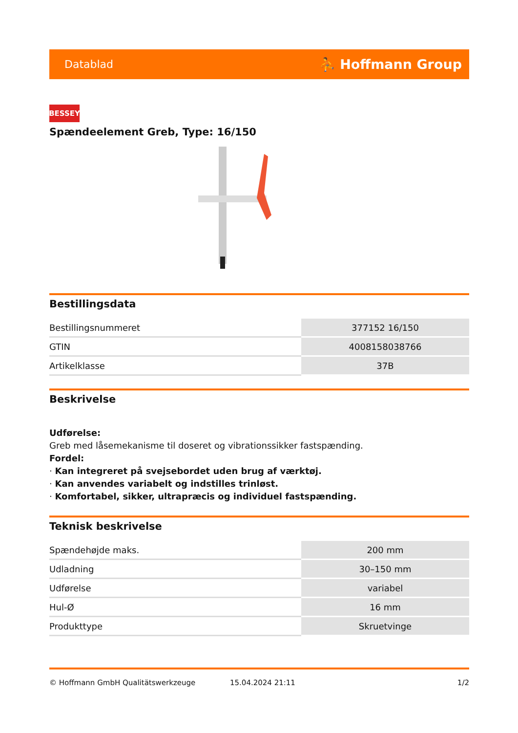Datablad ⛹ Hoffmann Group
BESSEY
Spændeelement Greb, Type: 16/150
Bestillingsdata
| Bestillingsnummeret | 377152 16/150 |
| GTIN | 4008158038766 |
| Artikelklasse | 37B |
Beskrivelse
Udførelse:
Greb med låsemekanisme til doseret og vibrationssikker fastspænding.
Fordel:
· Kan integreret på svejsebordet uden brug af værktøj.
· Kan anvendes variabelt og indstilles trinløst.
· Komfortabel, sikker, ultrapræcis og individuel fastspænding.
Teknisk beskrivelse
| Spændehøjde maks. | 200 mm |
| Udladning | 30–150 mm |
| Udførelse | variabel |
| Hul-Ø | 16 mm |
| Produkttype | Skruetvinge |
© Hoffmann GmbH Qualitätswerkzeuge 15.04.2024 21:11 1/2